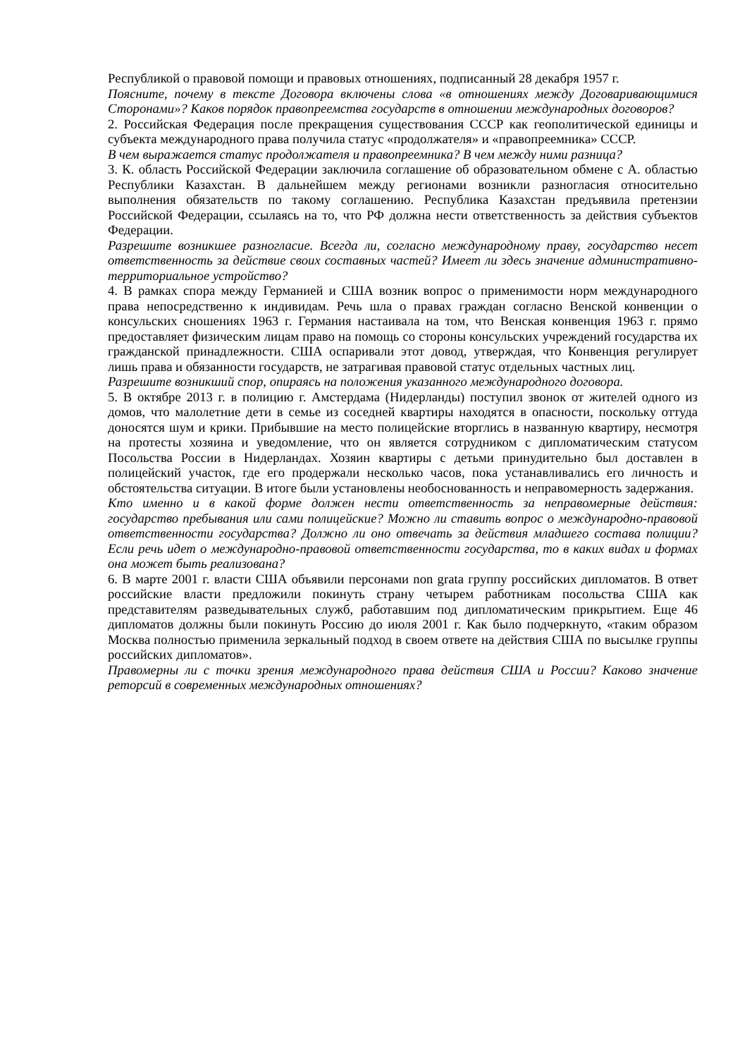Республикой о правовой помощи и правовых отношениях, подписанный 28 декабря 1957 г.
Поясните, почему в тексте Договора включены слова «в отношениях между Договаривающимися Сторонами»? Каков порядок правопреемства государств в отношении международных договоров?
2. Российская Федерация после прекращения существования СССР как геополитической единицы и субъекта международного права получила статус «продолжателя» и «правопреемника» СССР.
В чем выражается статус продолжателя и правопреемника? В чем между ними разница?
3. К. область Российской Федерации заключила соглашение об образовательном обмене с А. областью Республики Казахстан. В дальнейшем между регионами возникли разногласия относительно выполнения обязательств по такому соглашению. Республика Казахстан предъявила претензии Российской Федерации, ссылаясь на то, что РФ должна нести ответственность за действия субъектов Федерации.
Разрешите возникшее разногласие. Всегда ли, согласно международному праву, государство несет ответственность за действие своих составных частей? Имеет ли здесь значение административно-территориальное устройство?
4. В рамках спора между Германией и США возник вопрос о применимости норм международного права непосредственно к индивидам. Речь шла о правах граждан согласно Венской конвенции о консульских сношениях 1963 г. Германия настаивала на том, что Венская конвенция 1963 г. прямо предоставляет физическим лицам право на помощь со стороны консульских учреждений государства их гражданской принадлежности. США оспаривали этот довод, утверждая, что Конвенция регулирует лишь права и обязанности государств, не затрагивая правовой статус отдельных частных лиц.
Разрешите возникший спор, опираясь на положения указанного международного договора.
5. В октябре 2013 г. в полицию г. Амстердама (Нидерланды) поступил звонок от жителей одного из домов, что малолетние дети в семье из соседней квартиры находятся в опасности, поскольку оттуда доносятся шум и крики. Прибывшие на место полицейские вторглись в названную квартиру, несмотря на протесты хозяина и уведомление, что он является сотрудником с дипломатическим статусом Посольства России в Нидерландах. Хозяин квартиры с детьми принудительно был доставлен в полицейский участок, где его продержали несколько часов, пока устанавливались его личность и обстоятельства ситуации. В итоге были установлены необоснованность и неправомерность задержания.
Кто именно и в какой форме должен нести ответственность за неправомерные действия: государство пребывания или сами полицейские? Можно ли ставить вопрос о международно-правовой ответственности государства? Должно ли оно отвечать за действия младшего состава полиции? Если речь идет о международно-правовой ответственности государства, то в каких видах и формах она может быть реализована?
6. В марте 2001 г. власти США объявили персонами non grata группу российских дипломатов. В ответ российские власти предложили покинуть страну четырем работникам посольства США как представителям разведывательных служб, работавшим под дипломатическим прикрытием. Еще 46 дипломатов должны были покинуть Россию до июля 2001 г. Как было подчеркнуто, «таким образом Москва полностью применила зеркальный подход в своем ответе на действия США по высылке группы российских дипломатов».
Правомерны ли с точки зрения международного права действия США и России? Каково значение реторсий в современных международных отношениях?